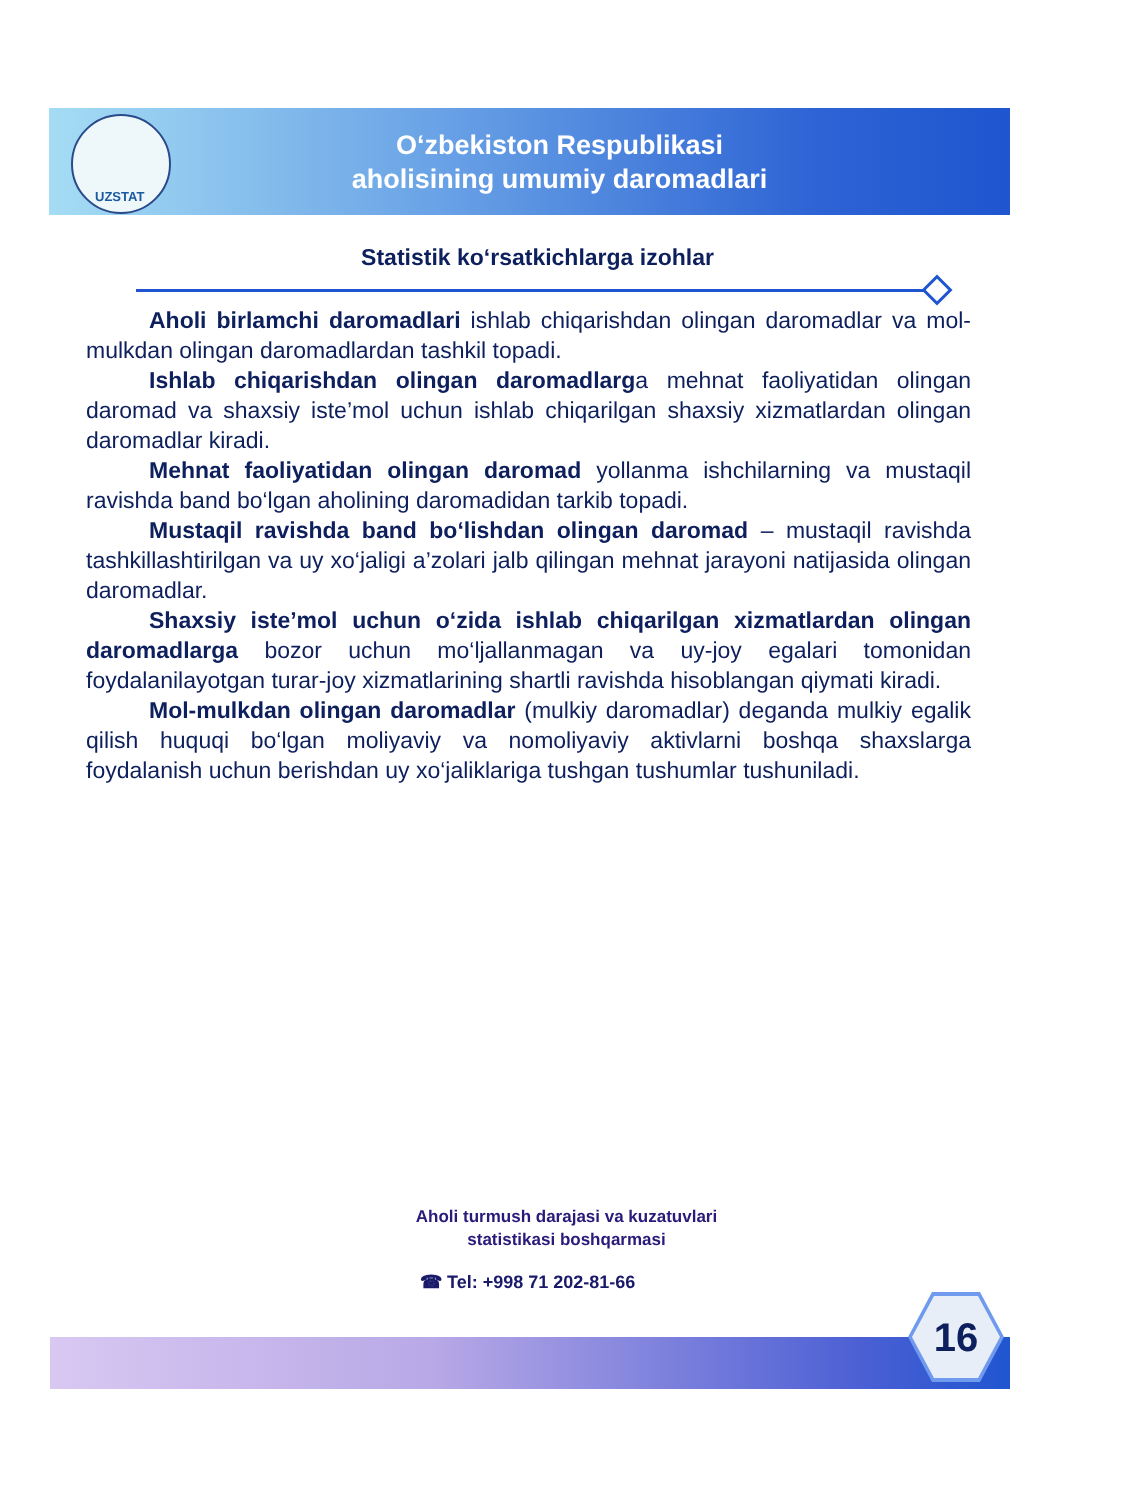UZSTAT
O‘zbekiston Respublikasi
aholisining umumiy daromadlari
Statistik ko‘rsatkichlarga izohlar
Aholi birlamchi daromadlari ishlab chiqarishdan olingan daromadlar va mol-mulkdan olingan daromadlardan tashkil topadi.
Ishlab chiqarishdan olingan daromadlarga mehnat faoliyatidan olingan daromad va shaxsiy iste’mol uchun ishlab chiqarilgan shaxsiy xizmatlardan olingan daromadlar kiradi.
Mehnat faoliyatidan olingan daromad yollanma ishchilarning va mustaqil ravishda band bo‘lgan aholining daromadidan tarkib topadi.
Mustaqil ravishda band bo‘lishdan olingan daromad – mustaqil ravishda tashkillashtirilgan va uy xo‘jaligi a’zolari jalb qilingan mehnat jarayoni natijasida olingan daromadlar.
Shaxsiy iste’mol uchun o‘zida ishlab chiqarilgan xizmatlardan olingan daromadlarga bozor uchun mo‘ljallanmagan va uy-joy egalari tomonidan foydalanilayotgan turar-joy xizmatlarining shartli ravishda hisoblangan qiymati kiradi.
Mol-mulkdan olingan daromadlar (mulkiy daromadlar) deganda mulkiy egalik qilish huquqi bo‘lgan moliyaviy va nomoliyaviy aktivlarni boshqa shaxslarga foydalanish uchun berishdan uy xo‘jaliklariga tushgan tushumlar tushuniladi.
Aholi turmush darajasi va kuzatuvlari
statistikasi boshqarmasi
☎ Tel: +998 71 202-81-66
16